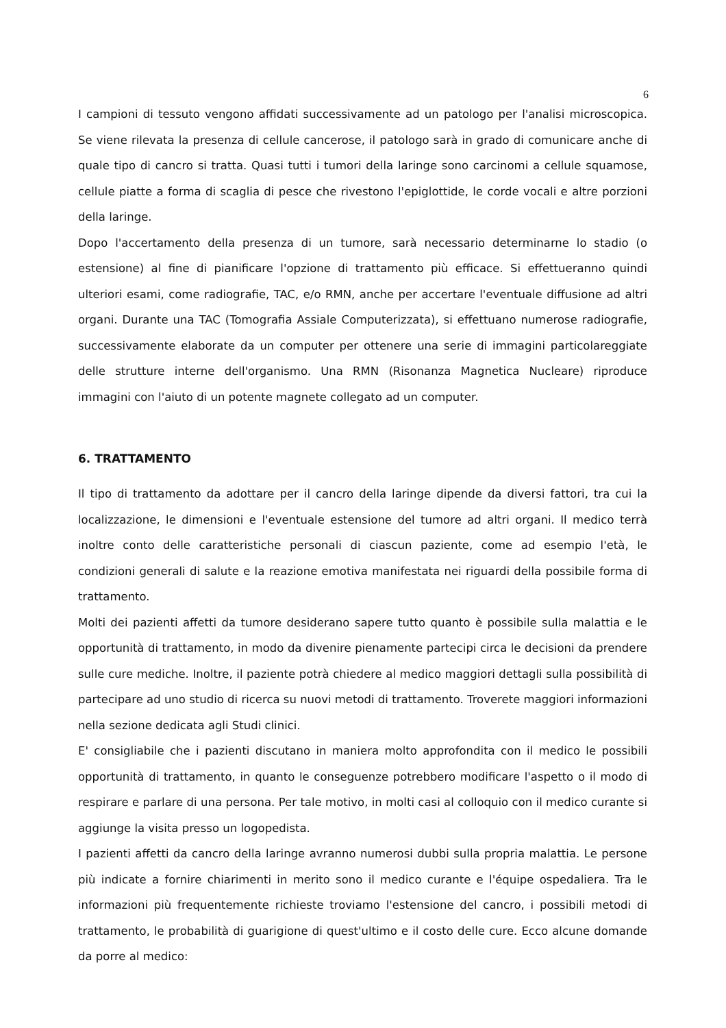6
I campioni di tessuto vengono affidati successivamente ad un patologo per l'analisi microscopica. Se viene rilevata la presenza di cellule cancerose, il patologo sarà in grado di comunicare anche di quale tipo di cancro si tratta. Quasi tutti i tumori della laringe sono carcinomi a cellule squamose, cellule piatte a forma di scaglia di pesce che rivestono l'epiglottide, le corde vocali e altre porzioni della laringe.
Dopo l'accertamento della presenza di un tumore, sarà necessario determinarne lo stadio (o estensione) al fine di pianificare l'opzione di trattamento più efficace. Si effettueranno quindi ulteriori esami, come radiografie, TAC, e/o RMN, anche per accertare l'eventuale diffusione ad altri organi. Durante una TAC (Tomografia Assiale Computerizzata), si effettuano numerose radiografie, successivamente elaborate da un computer per ottenere una serie di immagini particolareggiate delle strutture interne dell'organismo. Una RMN (Risonanza Magnetica Nucleare) riproduce immagini con l'aiuto di un potente magnete collegato ad un computer.
6. TRATTAMENTO
Il tipo di trattamento da adottare per il cancro della laringe dipende da diversi fattori, tra cui la localizzazione, le dimensioni e l'eventuale estensione del tumore ad altri organi. Il medico terrà inoltre conto delle caratteristiche personali di ciascun paziente, come ad esempio l'età, le condizioni generali di salute e la reazione emotiva manifestata nei riguardi della possibile forma di trattamento.
Molti dei pazienti affetti da tumore desiderano sapere tutto quanto è possibile sulla malattia e le opportunità di trattamento, in modo da divenire pienamente partecipi circa le decisioni da prendere sulle cure mediche. Inoltre, il paziente potrà chiedere al medico maggiori dettagli sulla possibilità di partecipare ad uno studio di ricerca su nuovi metodi di trattamento. Troverete maggiori informazioni nella sezione dedicata agli Studi clinici.
E' consigliabile che i pazienti discutano in maniera molto approfondita con il medico le possibili opportunità di trattamento, in quanto le conseguenze potrebbero modificare l'aspetto o il modo di respirare e parlare di una persona. Per tale motivo, in molti casi al colloquio con il medico curante si aggiunge la visita presso un logopedista.
I pazienti affetti da cancro della laringe avranno numerosi dubbi sulla propria malattia. Le persone più indicate a fornire chiarimenti in merito sono il medico curante e l'équipe ospedaliera. Tra le informazioni più frequentemente richieste troviamo l'estensione del cancro, i possibili metodi di trattamento, le probabilità di guarigione di quest'ultimo e il costo delle cure. Ecco alcune domande da porre al medico: